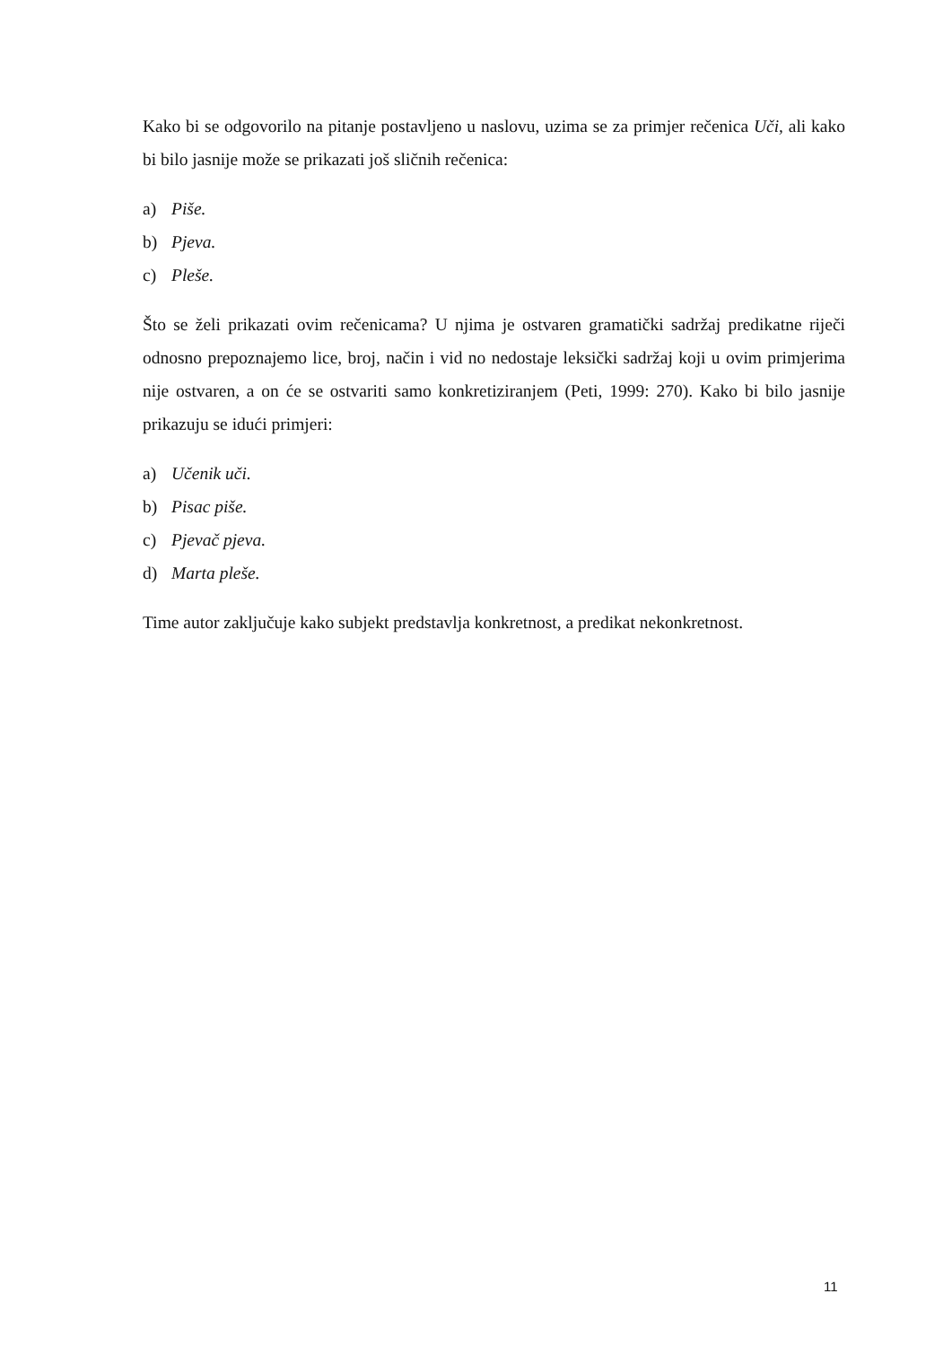Kako bi se odgovorilo na pitanje postavljeno u naslovu, uzima se za primjer rečenica Uči, ali kako bi bilo jasnije može se prikazati još sličnih rečenica:
a) Piše.
b) Pjeva.
c) Pleše.
Što se želi prikazati ovim rečenicama? U njima je ostvaren gramatički sadržaj predikatne riječi odnosno prepoznajemo lice, broj, način i vid no nedostaje leksički sadržaj koji u ovim primjerima nije ostvaren, a on će se ostvariti samo konkretiziranjem (Peti, 1999: 270). Kako bi bilo jasnije prikazuju se idući primjeri:
a) Učenik uči.
b) Pisac piše.
c) Pjevač pjeva.
d) Marta pleše.
Time autor zaključuje kako subjekt predstavlja konkretnost, a predikat nekonkretnost.
11